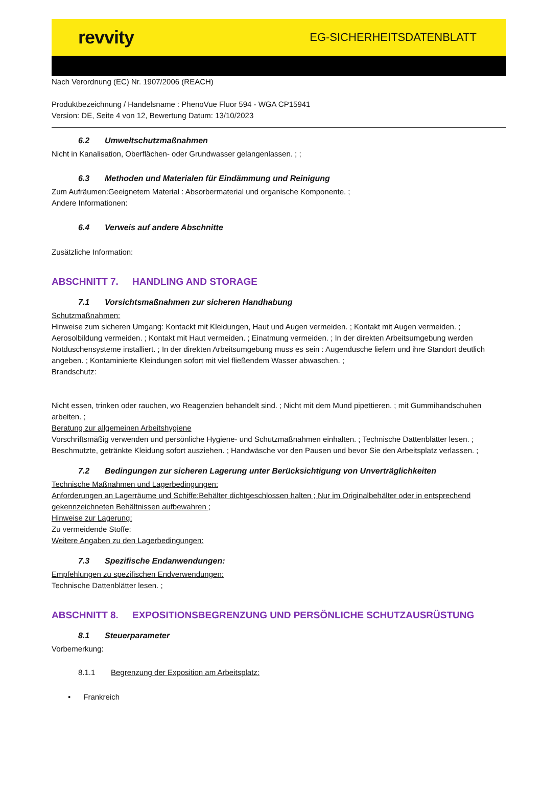revvity
EG-SICHERHEITSDATENBLATT
Nach Verordnung (EC) Nr. 1907/2006 (REACH)
Produktbezeichnung / Handelsname : PhenoVue Fluor 594 - WGA CP15941
Version: DE, Seite 4 von 12, Bewertung Datum: 13/10/2023
6.2 Umweltschutzmaßnahmen
Nicht in Kanalisation, Oberflächen- oder Grundwasser gelangenlassen. ; ;
6.3 Methoden und Materialen für Eindämmung und Reinigung
Zum Aufräumen:Geeignetem Material : Absorbermaterial und organische Komponente. ;
Andere Informationen:
6.4 Verweis auf andere Abschnitte
Zusätzliche Information:
ABSCHNITT 7. HANDLING AND STORAGE
7.1 Vorsichtsmaßnahmen zur sicheren Handhabung
Schutzmaßnahmen:
Hinweise zum sicheren Umgang: Kontackt mit Kleidungen, Haut und Augen vermeiden. ; Kontakt mit Augen vermeiden. ; Aerosolbildung vermeiden. ; Kontakt mit Haut vermeiden. ; Einatmung vermeiden. ; In der direkten Arbeitsumgebung werden Notduschensysteme installiert. ; In der direkten Arbeitsumgebung muss es sein : Augendusche liefern und ihre Standort deutlich angeben. ; Kontaminierte Kleindungen sofort mit viel fließendem Wasser abwaschen. ;
Brandschutz:
Nicht essen, trinken oder rauchen, wo Reagenzien behandelt sind. ; Nicht mit dem Mund pipettieren. ; mit Gummihandschuhen arbeiten. ;
Beratung zur allgemeinen Arbeitshygiene
Vorschriftsmäßig verwenden und persönliche Hygiene- und Schutzmaßnahmen einhalten. ; Technische Dattenblätter lesen. ; Beschmutzte, getränkte Kleidung sofort ausziehen. ; Handwäsche vor den Pausen und bevor Sie den Arbeitsplatz verlassen. ;
7.2 Bedingungen zur sicheren Lagerung unter Berücksichtigung von Unverträglichkeiten
Technische Maßnahmen und Lagerbedingungen:
Anforderungen an Lagerräume und Schiffe:Behälter dichtgeschlossen halten ; Nur im Originalbehälter oder in entsprechend gekennzeichneten Behältnissen aufbewahren ;
Hinweise zur Lagerung:
Zu vermeidende Stoffe:
Weitere Angaben zu den Lagerbedingungen:
7.3 Spezifische Endanwendungen:
Empfehlungen zu spezifischen Endverwendungen:
Technische Dattenblätter lesen. ;
ABSCHNITT 8. EXPOSITIONSBEGRENZUNG UND PERSÖNLICHE SCHUTZAUSRÜSTUNG
8.1 Steuerparameter
Vorbemerkung:
8.1.1 Begrenzung der Exposition am Arbeitsplatz:
• Frankreich